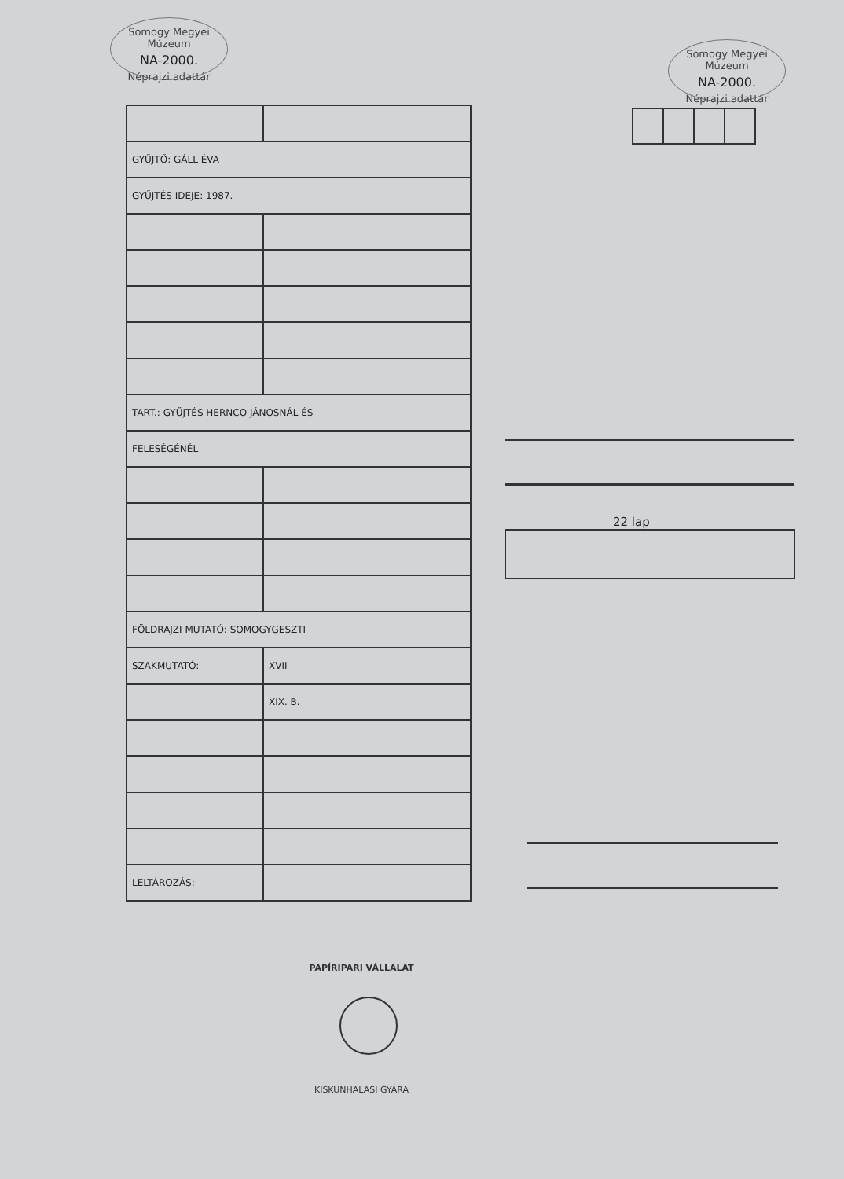Somogy Megyei Múzeum
NA-2000.
Néprajzi adattár
Somogy Megyei Múzeum
NA-2000.
Néprajzi adattár
| GYŰJTŐ: GÁLL ÉVA | |
| GYŰJTÉS IDEJE: 1987. | |
| TART.: GYŰJTÉS HERNCO JÁNOSNÁL ÉS | |
| FELESÉGÉNÉL | |
| FÖLDRAJZI MUTATÓ: SOMOGYGESZTI | |
| SZAKMUTATÓ: | XVII |
| | XIX. B. |
| LELTÁROZÁS: | |
22 lap
PAPÍRIPARI VÁLLALAT
KISKUNHALASI GYÁRA